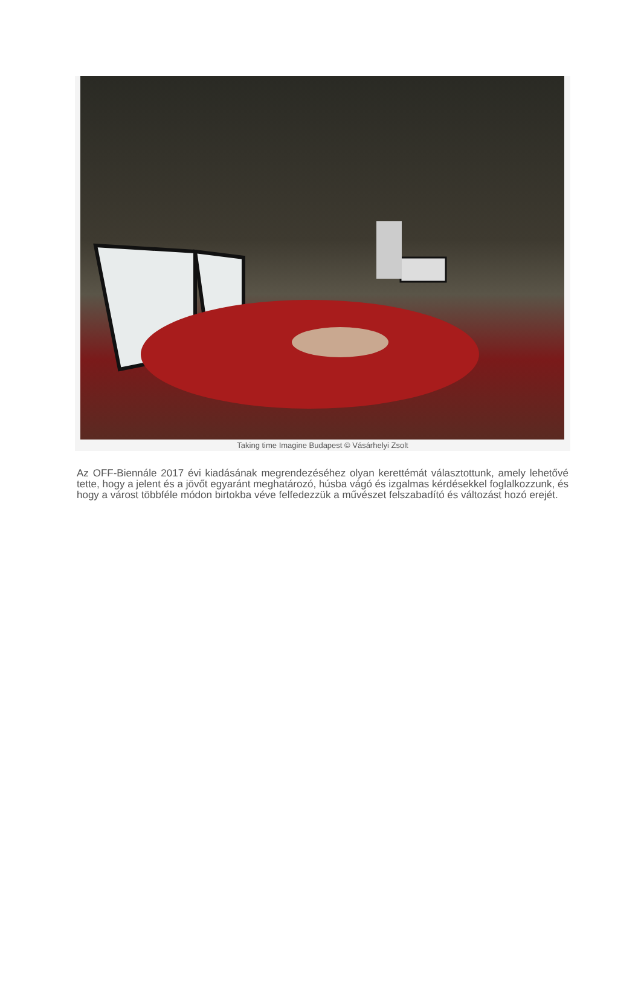Taking time Imagine Budapest © Vásárhelyi Zsolt
Az OFF-Biennále 2017 évi kiadásának megrendezéséhez olyan kerettémát választottunk, amely lehetővé tette, hogy a jelent és a jövőt egyaránt meghatározó, húsba vágó és izgalmas kérdésekkel foglalkozzunk, és hogy a várost többféle módon birtokba véve felfedezzük a művészet felszabadító és változást hozó erejét.